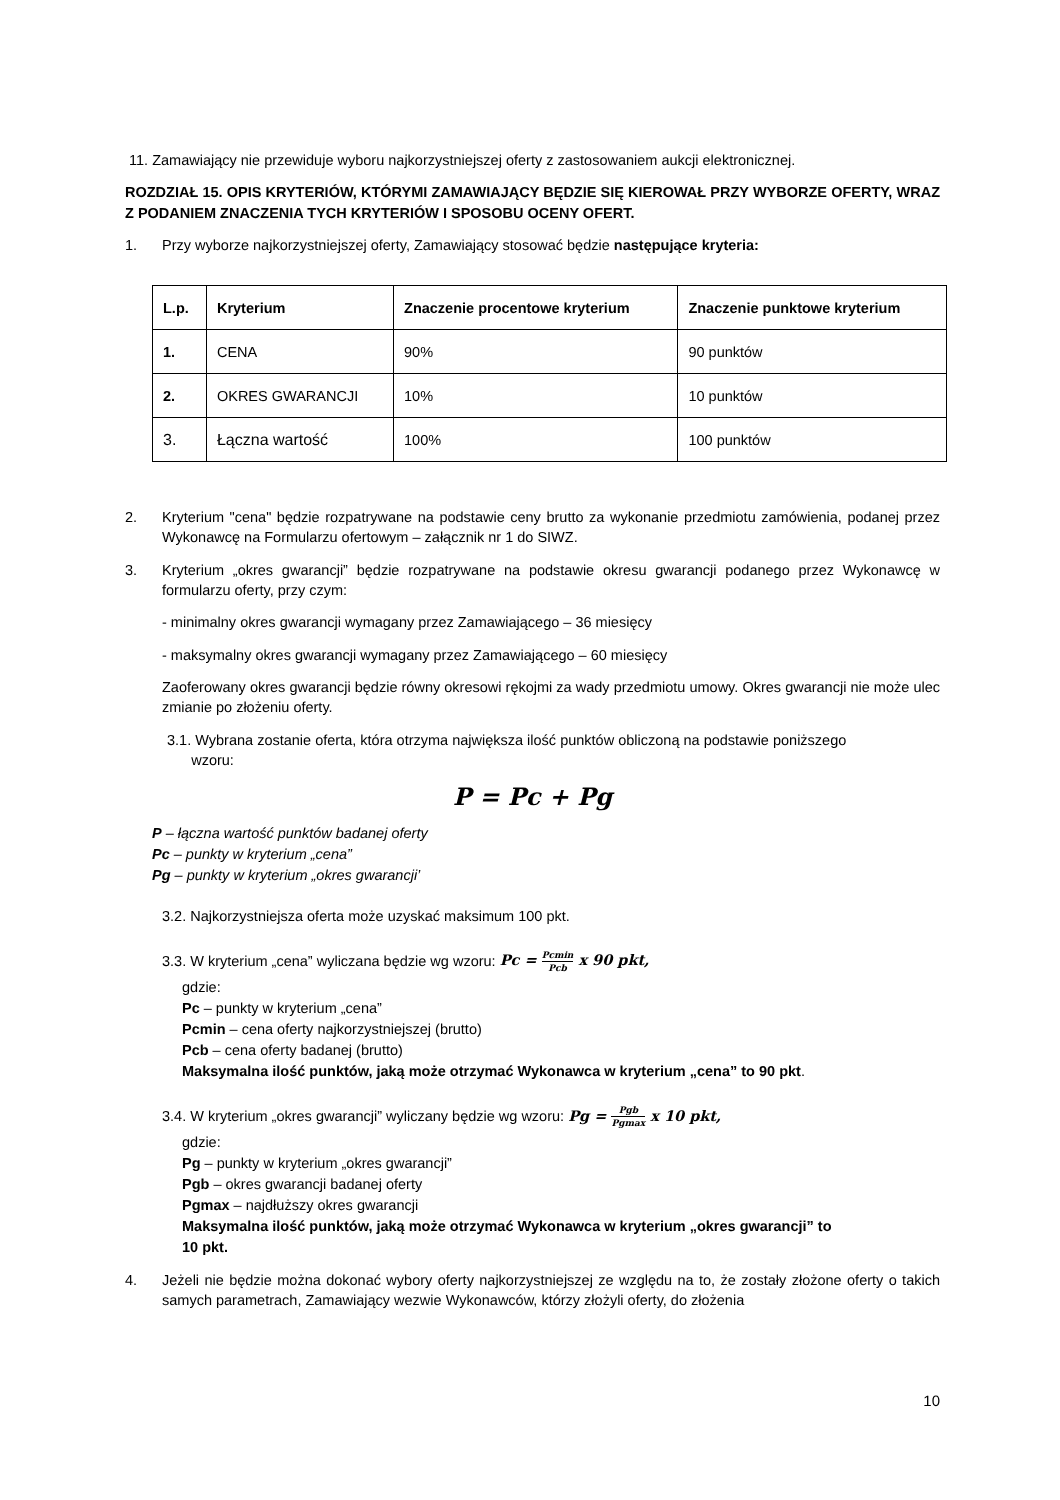11. Zamawiający nie przewiduje wyboru najkorzystniejszej oferty z zastosowaniem aukcji elektronicznej.
ROZDZIAŁ 15. OPIS KRYTERIÓW, KTÓRYMI ZAMAWIAJĄCY BĘDZIE SIĘ KIEROWAŁ PRZY WYBORZE OFERTY, WRAZ Z PODANIEM ZNACZENIA TYCH KRYTERIÓW I SPOSOBU OCENY OFERT.
1. Przy wyborze najkorzystniejszej oferty, Zamawiający stosować będzie następujące kryteria:
| L.p. | Kryterium | Znaczenie procentowe kryterium | Znaczenie punktowe kryterium |
| --- | --- | --- | --- |
| 1. | CENA | 90% | 90 punktów |
| 2. | OKRES GWARANCJI | 10% | 10 punktów |
| 3. | Łączna wartość | 100% | 100 punktów |
2. Kryterium "cena" będzie rozpatrywane na podstawie ceny brutto za wykonanie przedmiotu zamówienia, podanej przez Wykonawcę na Formularzu ofertowym – załącznik nr 1 do SIWZ.
3. Kryterium „okres gwarancji” będzie rozpatrywane na podstawie okresu gwarancji podanego przez Wykonawcę w formularzu oferty, przy czym:
- minimalny okres gwarancji wymagany przez Zamawiającego – 36 miesięcy
- maksymalny okres gwarancji wymagany przez Zamawiającego – 60 miesięcy
Zaoferowany okres gwarancji będzie równy okresowi rękojmi za wady przedmiotu umowy. Okres gwarancji nie może ulec zmianie po złożeniu oferty.
3.1. Wybrana zostanie oferta, która otrzyma największa ilość punktów obliczoną na podstawie poniższego
wzoru:
P = Pc + Pg
P – łączna wartość punktów badanej oferty
Pc – punkty w kryterium „cena”
Pg – punkty w kryterium „okres gwarancji’
3.2. Najkorzystniejsza oferta może uzyskać maksimum 100 pkt.
3.3. W kryterium „cena” wyliczana będzie wg wzoru: Pc = Pcmin Pcb x 90 pkt,
gdzie:
Pc – punkty w kryterium „cena”
Pcmin – cena oferty najkorzystniejszej (brutto)
Pcb – cena oferty badanej (brutto)
Maksymalna ilość punktów, jaką może otrzymać Wykonawca w kryterium „cena” to 90 pkt.
3.4. W kryterium „okres gwarancji” wyliczany będzie wg wzoru: Pg = Pgb Pgmax x 10 pkt,
gdzie:
Pg – punkty w kryterium „okres gwarancji”
Pgb – okres gwarancji badanej oferty
Pgmax – najdłuższy okres gwarancji
Maksymalna ilość punktów, jaką może otrzymać Wykonawca w kryterium „okres gwarancji” to
10 pkt.
4. Jeżeli nie będzie można dokonać wybory oferty najkorzystniejszej ze względu na to, że zostały złożone oferty o takich samych parametrach, Zamawiający wezwie Wykonawców, którzy złożyli oferty, do złożenia
10